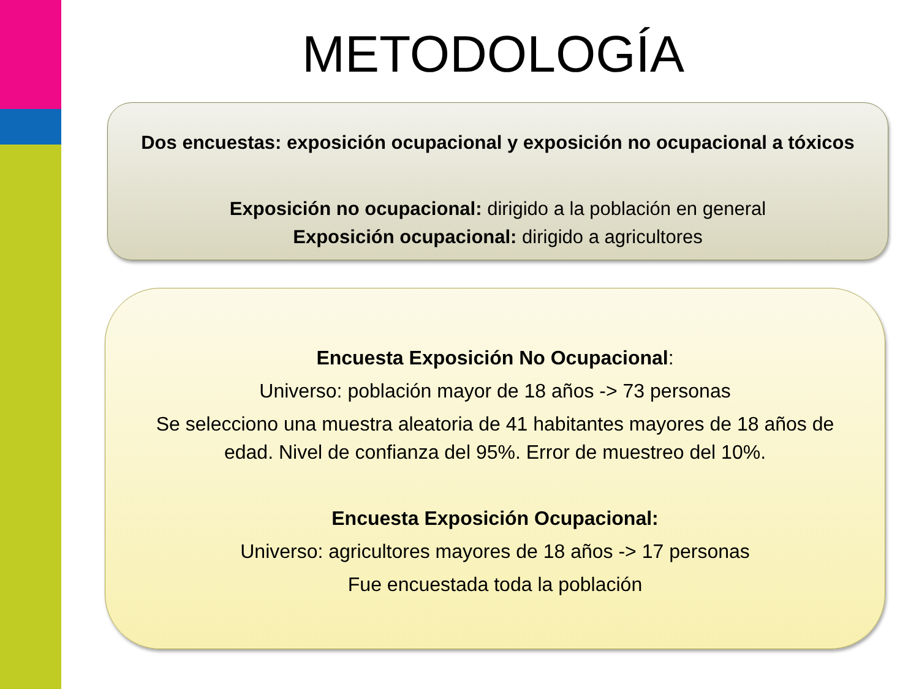METODOLOGÍA
Dos encuestas: exposición ocupacional y exposición no ocupacional a tóxicos
Exposición no ocupacional: dirigido a la población en general
Exposición ocupacional: dirigido a agricultores
Encuesta Exposición No Ocupacional:
Universo: población mayor de 18 años -> 73 personas
Se selecciono una muestra aleatoria de 41 habitantes mayores de 18 años de edad. Nivel de confianza del 95%. Error de muestreo del 10%.
Encuesta Exposición Ocupacional:
Universo: agricultores mayores de 18 años -> 17 personas
Fue encuestada toda la población